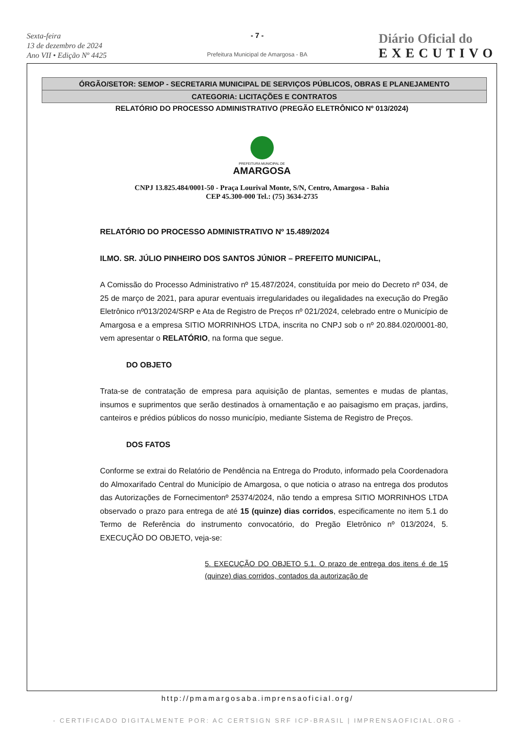Sexta-feira
13 de dezembro de 2024
Ano VII • Edição Nº 4425
- 7 -
Prefeitura Municipal de Amargosa - BA
Diário Oficial do
EXECUTIVO
ÓRGÃO/SETOR: SEMOP - SECRETARIA MUNICIPAL DE SERVIÇOS PÚBLICOS, OBRAS E PLANEJAMENTO
CATEGORIA: LICITAÇÕES E CONTRATOS
RELATÓRIO DO PROCESSO ADMINISTRATIVO (PREGÃO ELETRÔNICO Nº 013/2024)
PREFEITURA MUNICIPAL DE
AMARGOSA
CNPJ 13.825.484/0001-50 - Praça Lourival Monte, S/N, Centro, Amargosa - Bahia
CEP 45.300-000 Tel.: (75) 3634-2735
RELATÓRIO DO PROCESSO ADMINISTRATIVO Nº 15.489/2024
ILMO. SR. JÚLIO PINHEIRO DOS SANTOS JÚNIOR – PREFEITO MUNICIPAL,
A Comissão do Processo Administrativo nº 15.487/2024, constituída por meio do Decreto nº 034, de 25 de março de 2021, para apurar eventuais irregularidades ou ilegalidades na execução do Pregão Eletrônico nº013/2024/SRP e Ata de Registro de Preços nº 021/2024, celebrado entre o Município de Amargosa e a empresa SITIO MORRINHOS LTDA, inscrita no CNPJ sob o nº 20.884.020/0001-80, vem apresentar o RELATÓRIO, na forma que segue.
DO OBJETO
Trata-se de contratação de empresa para aquisição de plantas, sementes e mudas de plantas, insumos e suprimentos que serão destinados à ornamentação e ao paisagismo em praças, jardins, canteiros e prédios públicos do nosso município, mediante Sistema de Registro de Preços.
DOS FATOS
Conforme se extrai do Relatório de Pendência na Entrega do Produto, informado pela Coordenadora do Almoxarifado Central do Município de Amargosa, o que noticia o atraso na entrega dos produtos das Autorizações de Fornecimentonº 25374/2024, não tendo a empresa SITIO MORRINHOS LTDA observado o prazo para entrega de até 15 (quinze) dias corridos, especificamente no item 5.1 do Termo de Referência do instrumento convocatório, do Pregão Eletrônico nº 013/2024, 5. EXECUÇÃO DO OBJETO, veja-se:
5. EXECUÇÃO DO OBJETO 5.1. O prazo de entrega dos itens é de 15 (quinze) dias corridos, contados da autorização de
http://pmamargosaba.imprensaoficial.org/
- CERTIFICADO DIGITALMENTE POR: AC CERTSIGN SRF ICP-BRASIL | IMPRENSAOFICIAL.ORG -